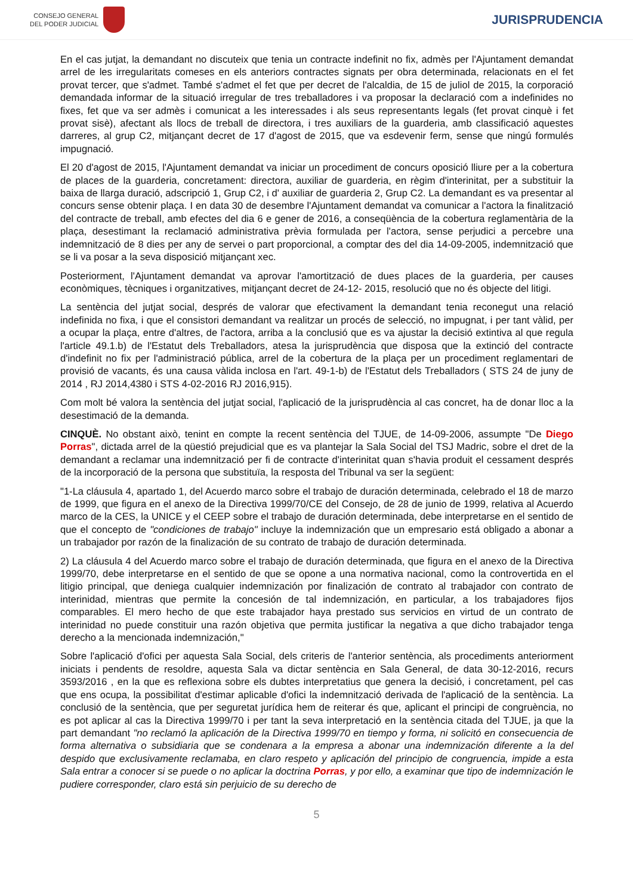CONSEJO GENERAL
DEL PODER JUDICIAL
JURISPRUDENCIA
En el cas jutjat, la demandant no discuteix que tenia un contracte indefinit no fix, admès per l'Ajuntament demandat arrel de les irregularitats comeses en els anteriors contractes signats per obra determinada, relacionats en el fet provat tercer, que s'admet. També s'admet el fet que per decret de l'alcaldia, de 15 de juliol de 2015, la corporació demandada informar de la situació irregular de tres treballadores i va proposar la declaració com a indefinides no fixes, fet que va ser admès i comunicat a les interessades i als seus representants legals (fet provat cinquè i fet provat sisè), afectant als llocs de treball de directora, i tres auxiliars de la guarderia, amb classificació aquestes darreres, al grup C2, mitjançant decret de 17 d'agost de 2015, que va esdevenir ferm, sense que ningú formulés impugnació.
El 20 d'agost de 2015, l'Ajuntament demandat va iniciar un procediment de concurs oposició lliure per a la cobertura de places de la guarderia, concretament: directora, auxiliar de guarderia, en règim d'interinitat, per a substituir la baixa de llarga duració, adscripció 1, Grup C2, i d' auxiliar de guarderia 2, Grup C2. La demandant es va presentar al concurs sense obtenir plaça. I en data 30 de desembre l'Ajuntament demandat va comunicar a l'actora la finalització del contracte de treball, amb efectes del dia 6 e gener de 2016, a conseqüència de la cobertura reglamentària de la plaça, desestimant la reclamació administrativa prèvia formulada per l'actora, sense perjudici a percebre una indemnització de 8 dies per any de servei o part proporcional, a comptar des del dia 14-09-2005, indemnització que se li va posar a la seva disposició mitjançant xec.
Posteriorment, l'Ajuntament demandat va aprovar l'amortització de dues places de la guarderia, per causes econòmiques, tècniques i organitzatives, mitjançant decret de 24-12- 2015, resolució que no és objecte del litigi.
La sentència del jutjat social, després de valorar que efectivament la demandant tenia reconegut una relació indefinida no fixa, i que el consistori demandant va realitzar un procés de selecció, no impugnat, i per tant vàlid, per a ocupar la plaça, entre d'altres, de l'actora, arriba a la conclusió que es va ajustar la decisió extintiva al que regula l'article 49.1.b) de l'Estatut dels Treballadors, atesa la jurisprudència que disposa que la extinció del contracte d'indefinit no fix per l'administració pública, arrel de la cobertura de la plaça per un procediment reglamentari de provisió de vacants, és una causa vàlida inclosa en l'art. 49-1-b) de l'Estatut dels Treballadors ( STS 24 de juny de 2014 , RJ 2014,4380 i STS 4-02-2016 RJ 2016,915).
Com molt bé valora la sentència del jutjat social, l'aplicació de la jurisprudència al cas concret, ha de donar lloc a la desestimació de la demanda.
CINQUÈ. No obstant això, tenint en compte la recent sentència del TJUE, de 14-09-2006, assumpte "De Diego Porras", dictada arrel de la qüestió prejudicial que es va plantejar la Sala Social del TSJ Madric, sobre el dret de la demandant a reclamar una indemnització per fi de contracte d'interinitat quan s'havia produit el cessament després de la incorporació de la persona que substituïa, la resposta del Tribunal va ser la següent:
"1-La cláusula 4, apartado 1, del Acuerdo marco sobre el trabajo de duración determinada, celebrado el 18 de marzo de 1999, que figura en el anexo de la Directiva 1999/70/CE del Consejo, de 28 de junio de 1999, relativa al Acuerdo marco de la CES, la UNICE y el CEEP sobre el trabajo de duración determinada, debe interpretarse en el sentido de que el concepto de "condiciones de trabajo" incluye la indemnización que un empresario está obligado a abonar a un trabajador por razón de la finalización de su contrato de trabajo de duración determinada.
2) La cláusula 4 del Acuerdo marco sobre el trabajo de duración determinada, que figura en el anexo de la Directiva 1999/70, debe interpretarse en el sentido de que se opone a una normativa nacional, como la controvertida en el litigio principal, que deniega cualquier indemnización por finalización de contrato al trabajador con contrato de interinidad, mientras que permite la concesión de tal indemnización, en particular, a los trabajadores fijos comparables. El mero hecho de que este trabajador haya prestado sus servicios en virtud de un contrato de interinidad no puede constituir una razón objetiva que permita justificar la negativa a que dicho trabajador tenga derecho a la mencionada indemnización,"
Sobre l'aplicació d'ofici per aquesta Sala Social, dels criteris de l'anterior sentència, als procediments anteriorment iniciats i pendents de resoldre, aquesta Sala va dictar sentència en Sala General, de data 30-12-2016, recurs 3593/2016 , en la que es reflexiona sobre els dubtes interpretatius que genera la decisió, i concretament, pel cas que ens ocupa, la possibilitat d'estimar aplicable d'ofici la indemnització derivada de l'aplicació de la sentència. La conclusió de la sentència, que per seguretat jurídica hem de reiterar és que, aplicant el principi de congruència, no es pot aplicar al cas la Directiva 1999/70 i per tant la seva interpretació en la sentència citada del TJUE, ja que la part demandant "no reclamó la aplicación de la Directiva 1999/70 en tiempo y forma, ni solicitó en consecuencia de forma alternativa o subsidiaria que se condenara a la empresa a abonar una indemnización diferente a la del despido que exclusivamente reclamaba, en claro respeto y aplicación del principio de congruencia, impide a esta Sala entrar a conocer si se puede o no aplicar la doctrina Porras, y por ello, a examinar que tipo de indemnización le pudiere corresponder, claro está sin perjuicio de su derecho de
5